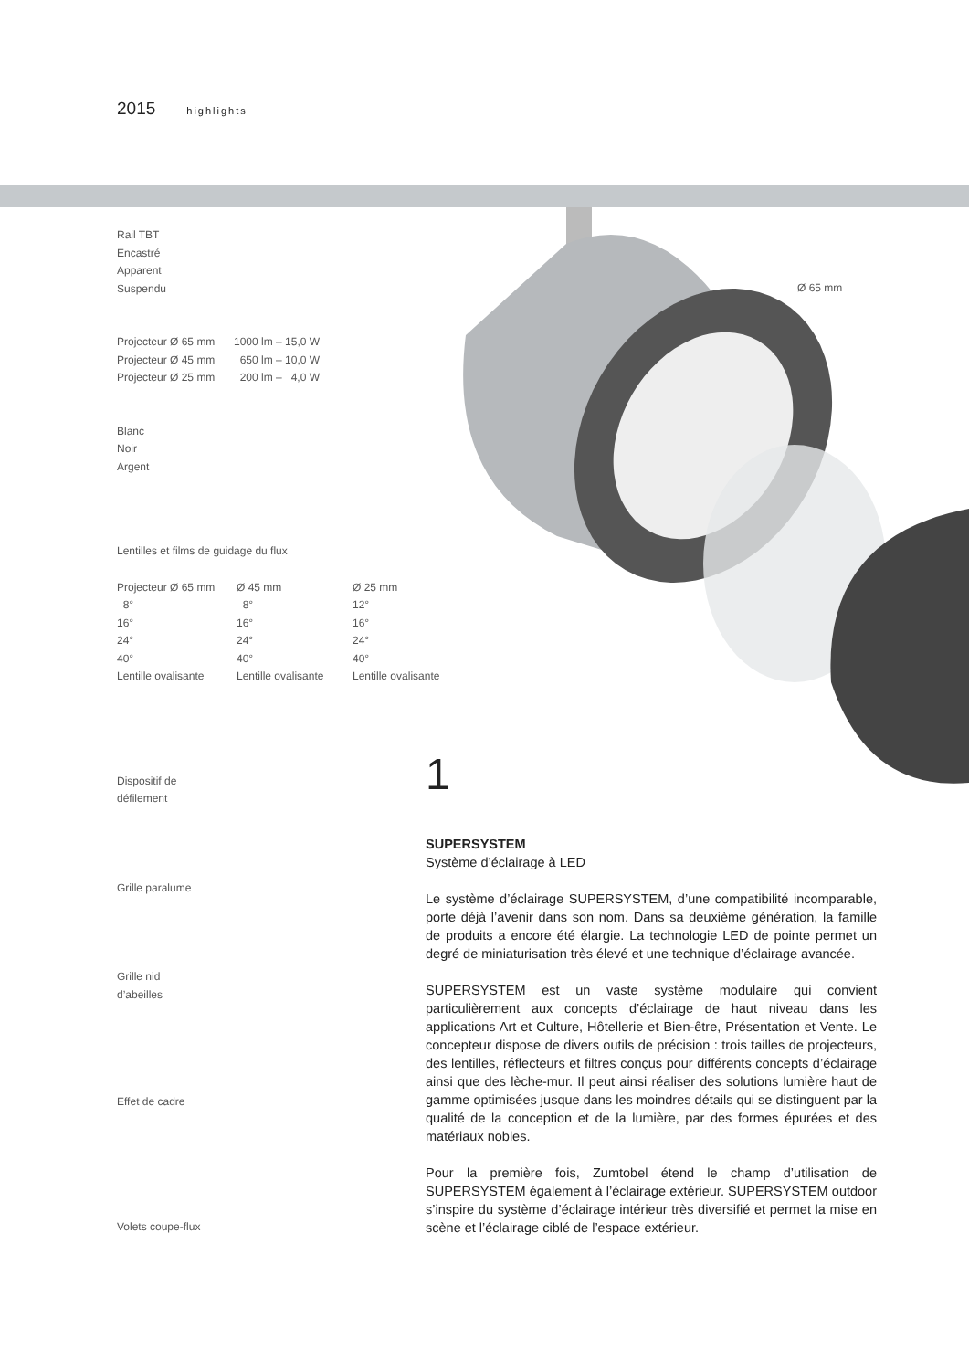2015 highlights
Ø 65 mm
Rail TBT
Encastré
Apparent
Suspendu
| Projecteur Ø 65 mm | 1000 lm – 15,0 W |
| Projecteur Ø 45 mm | 650 lm – 10,0 W |
| Projecteur Ø 25 mm | 200 lm – 4,0 W |
Blanc
Noir
Argent
Lentilles et films de guidage du flux
| Projecteur Ø 65 mm | Ø 45 mm | Ø 25 mm |
| 8° | 8° | 12° |
| 16° | 16° | 16° |
| 24° | 24° | 24° |
| 40° | 40° | 40° |
| Lentille ovalisante | Lentille ovalisante | Lentille ovalisante |
Dispositif de
défilement
Grille paralume
Grille nid
d’abeilles
Effet de cadre
Volets coupe-flux
1
SUPERSYSTEM
Système d’éclairage à LED
Le système d’éclairage SUPERSYSTEM, d’une compatibilité incomparable, porte déjà l’avenir dans son nom. Dans sa deuxième génération, la famille de produits a encore été élargie. La technologie LED de pointe permet un degré de miniaturisation très élevé et une technique d’éclairage avancée.
SUPERSYSTEM est un vaste système modulaire qui convient particulièrement aux concepts d’éclairage de haut niveau dans les applications Art et Culture, Hôtellerie et Bien-être, Présentation et Vente. Le concepteur dispose de divers outils de précision : trois tailles de projecteurs, des lentilles, réflecteurs et filtres conçus pour différents concepts d’éclairage ainsi que des lèche-mur. Il peut ainsi réaliser des solutions lumière haut de gamme optimisées jusque dans les moindres détails qui se distinguent par la qualité de la conception et de la lumière, par des formes épurées et des matériaux nobles.
Pour la première fois, Zumtobel étend le champ d’utilisation de SUPERSYSTEM également à l’éclairage extérieur. SUPERSYSTEM outdoor s’inspire du système d’éclairage intérieur très diversifié et permet la mise en scène et l’éclairage ciblé de l’espace extérieur.